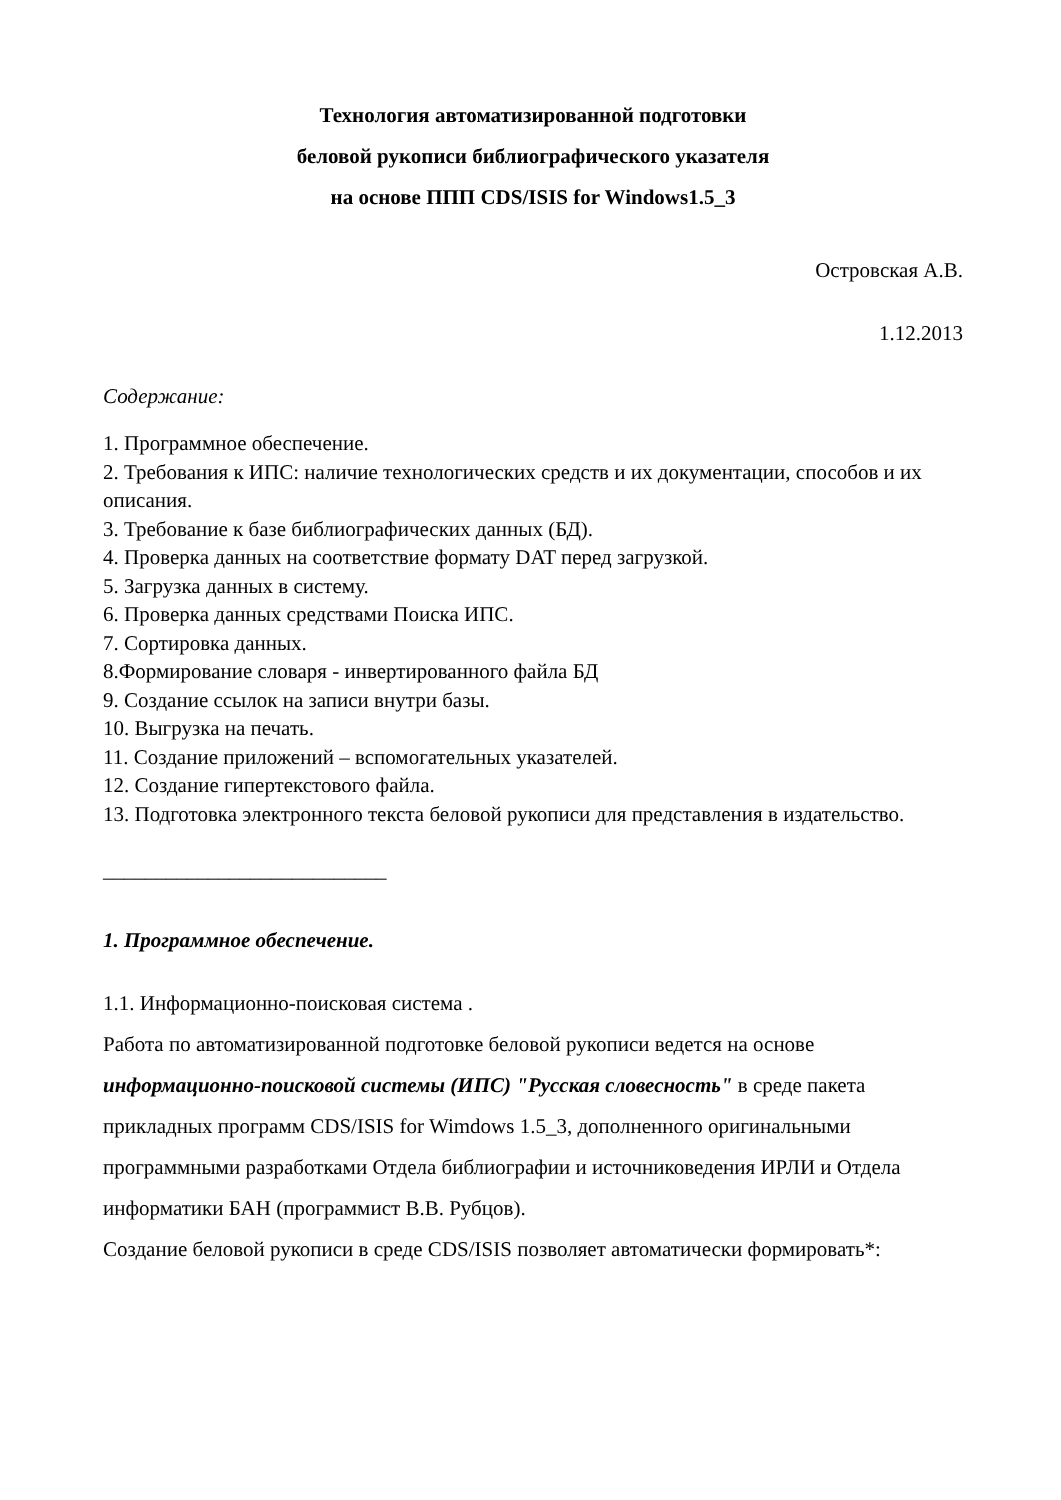Технология автоматизированной подготовки
беловой рукописи библиографического указателя
на основе ППП CDS/ISIS for Windows1.5_3
Островская А.В.
1.12.2013
Содержание:
1. Программное обеспечение.
2. Требования к ИПС: наличие технологических средств и их документации, способов и их описания.
3. Требование к базе библиографических данных (БД).
4. Проверка данных на соответствие формату DAT перед загрузкой.
5. Загрузка данных в систему.
6. Проверка данных средствами Поиска ИПС.
7. Сортировка данных.
8.Формирование словаря - инвертированного файла БД
9. Создание ссылок на записи внутри базы.
10. Выгрузка на печать.
11. Создание приложений – вспомогательных указателей.
12. Создание гипертекстового файла.
13. Подготовка электронного текста беловой рукописи для представления в издательство.
___________________________
1. Программное обеспечение.
1.1. Информационно-поисковая система .
Работа по автоматизированной подготовке беловой рукописи ведется на основе информационно-поисковой системы (ИПС) "Русская словесность" в среде пакета прикладных программ CDS/ISIS for Wimdows 1.5_3, дополненного оригинальными программными разработками Отдела библиографии и источниковедения ИРЛИ и Отдела информатики БАН (программист В.В. Рубцов).
Создание беловой рукописи в среде CDS/ISIS позволяет автоматически формировать*: